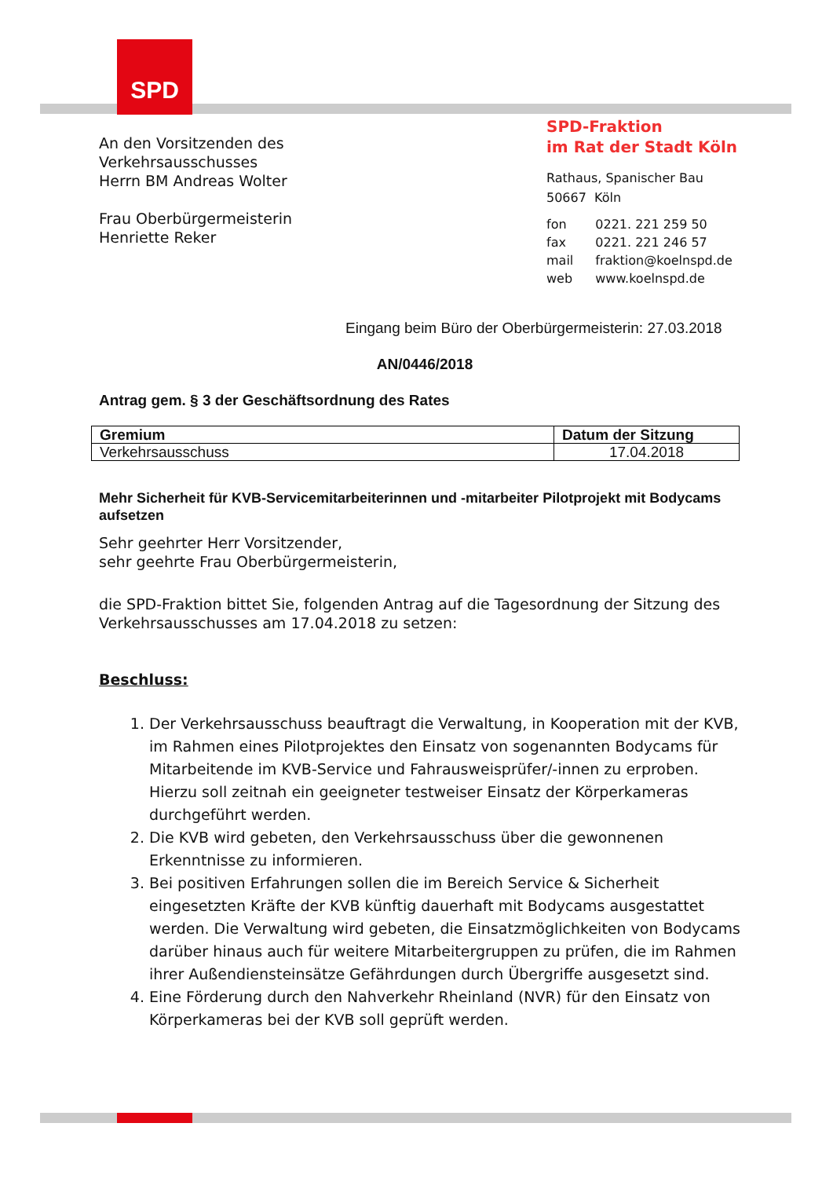SPD
An den Vorsitzenden des
Verkehrsausschusses
Herrn BM Andreas Wolter
Frau Oberbürgermeisterin
Henriette Reker
SPD-Fraktion
im Rat der Stadt Köln
Rathaus, Spanischer Bau
50667 Köln
| fon | 0221. 221 259 50 |
| fax | 0221. 221 246 57 |
| mail | fraktion@koelnspd.de |
| web | www.koelnspd.de |
Eingang beim Büro der Oberbürgermeisterin: 27.03.2018
AN/0446/2018
Antrag gem. § 3 der Geschäftsordnung des Rates
| Gremium | Datum der Sitzung |
| --- | --- |
| Verkehrsausschuss | 17.04.2018 |
Mehr Sicherheit für KVB-Servicemitarbeiterinnen und -mitarbeiter Pilotprojekt mit Bodycams aufsetzen
Sehr geehrter Herr Vorsitzender,
sehr geehrte Frau Oberbürgermeisterin,
die SPD-Fraktion bittet Sie, folgenden Antrag auf die Tagesordnung der Sitzung des Verkehrsausschusses am 17.04.2018 zu setzen:
Beschluss:
1. Der Verkehrsausschuss beauftragt die Verwaltung, in Kooperation mit der KVB, im Rahmen eines Pilotprojektes den Einsatz von sogenannten Bodycams für Mitarbeitende im KVB-Service und Fahrausweisprüfer/-innen zu erproben. Hierzu soll zeitnah ein geeigneter testweiser Einsatz der Körperkameras durchgeführt werden.
2. Die KVB wird gebeten, den Verkehrsausschuss über die gewonnenen Erkenntnisse zu informieren.
3. Bei positiven Erfahrungen sollen die im Bereich Service & Sicherheit eingesetzten Kräfte der KVB künftig dauerhaft mit Bodycams ausgestattet werden. Die Verwaltung wird gebeten, die Einsatzmöglichkeiten von Bodycams darüber hinaus auch für weitere Mitarbeitergruppen zu prüfen, die im Rahmen ihrer Außendiensteinsätze Gefährdungen durch Übergriffe ausgesetzt sind.
4. Eine Förderung durch den Nahverkehr Rheinland (NVR) für den Einsatz von Körperkameras bei der KVB soll geprüft werden.